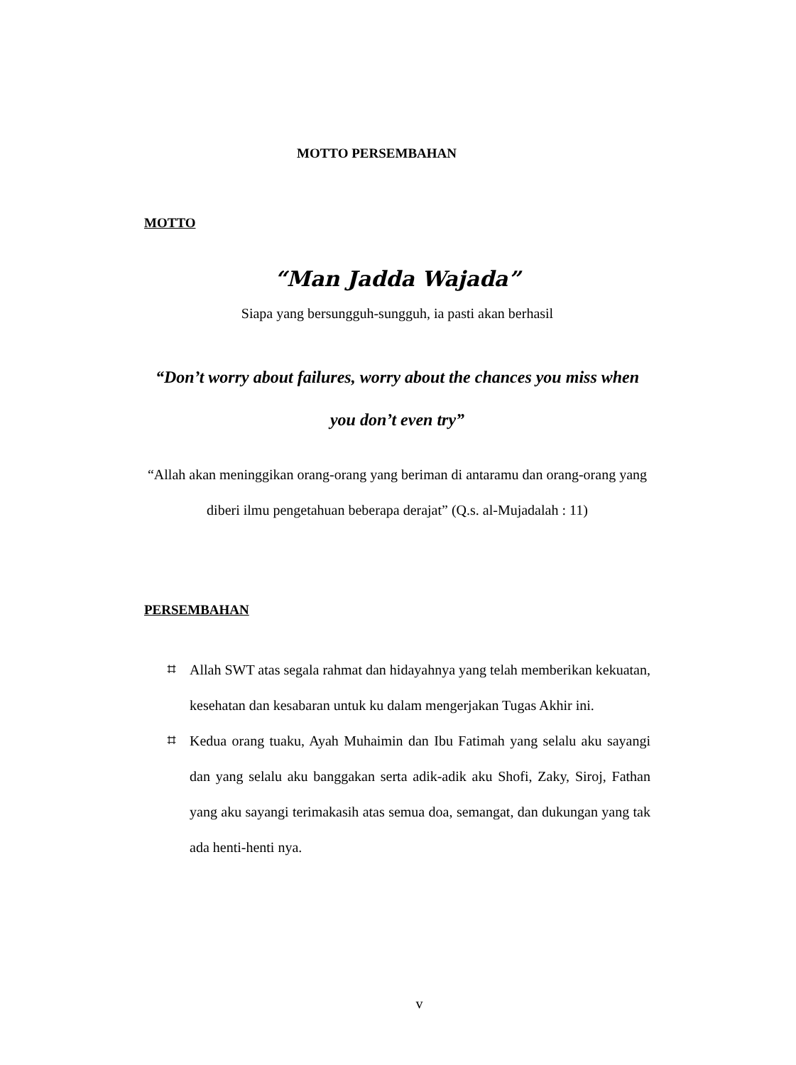MOTTO PERSEMBAHAN
MOTTO
“Man Jadda Wajada”
Siapa yang bersungguh-sungguh, ia pasti akan berhasil
“Don’t worry about failures, worry about the chances you miss when you don’t even try”
“Allah akan meninggikan orang-orang yang beriman di antaramu dan orang-orang yang diberi ilmu pengetahuan beberapa derajat” (Q.s. al-Mujadalah : 11)
PERSEMBAHAN
⌗ Allah SWT atas segala rahmat dan hidayahnya yang telah memberikan kekuatan, kesehatan dan kesabaran untuk ku dalam mengerjakan Tugas Akhir ini.
⌗ Kedua orang tuaku, Ayah Muhaimin dan Ibu Fatimah yang selalu aku sayangi dan yang selalu aku banggakan serta adik-adik aku Shofi, Zaky, Siroj, Fathan yang aku sayangi terimakasih atas semua doa, semangat, dan dukungan yang tak ada henti-henti nya.
v